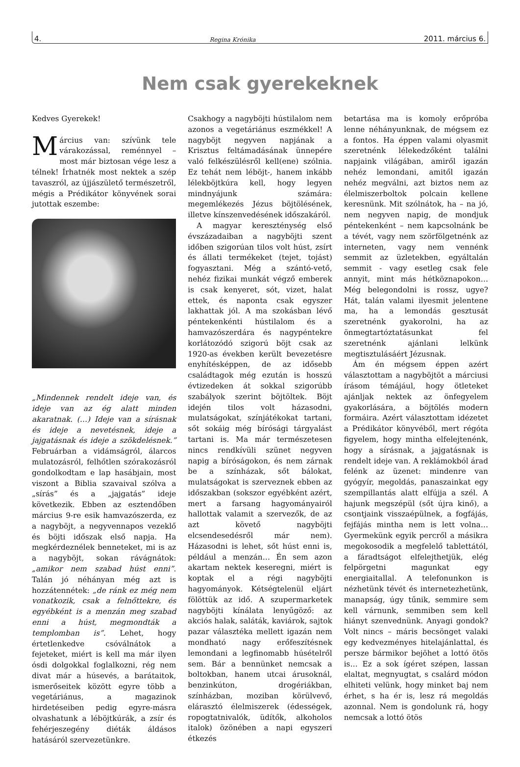4. Regina Krónika 2011. március 6.
Nem csak gyerekeknek
Kedves Gyerekek!
Március van: szívünk tele várakozással, reménnyel – most már biztosan vége lesz a télnek! Írhatnék most nektek a szép tavaszról, az újjászülető természetről, mégis a Prédikátor könyvének sorai jutottak eszembe:
„Mindennek rendelt ideje van, és ideje van az ég alatt minden akaratnak. (…) Ideje van a sírásnak és ideje a nevetésnek, ideje a jajgatásnak és ideje a szökdelésnek.” Februárban a vidámságról, álarcos mulatozásról, felhőtlen szórakozásról gondolkodtam e lap hasábjain, most viszont a Biblia szavaival szólva a „sírás” és a „jajgatás” ideje következik. Ebben az esztendőben március 9-re esik hamvazószerda, ez a nagyböjt, a negyvennapos vezeklő és böjti időszak első napja. Ha megkérdeznélek benneteket, mi is az a nagyböjt, sokan rávágnátok: „amikor nem szabad húst enni”. Talán jó néhányan még azt is hozzátennétek: „de ránk ez még nem vonatkozik, csak a felnőttekre, és egyébként is a menzán meg szabad enni a húst, megmondták a templomban is”. Lehet, hogy értetlenkedve csóválnátok a fejeteket, miért is kell ma már ilyen ósdi dolgokkal foglalkozni, rég nem divat már a húsevés, a barátaitok, ismerőseitek között egyre több a vegetáriánus, a magazinok hirdetéseiben pedig egyre-másra olvashatunk a léböjtkúrák, a zsír és fehérjeszegény diéták áldásos hatásáról szervezetünkre.
Csakhogy a nagyböjti hústilalom nem azonos a vegetáriánus eszmékkel! A nagyböjt negyven napjának a Krisztus feltámadásának ünnepére való felkészülésről kell(ene) szólnia. Ez tehát nem léböjt-, hanem inkább lélekböjtkúra kell, hogy legyen mindnyájunk számára: megemlékezés Jézus böjtölésének, illetve kínszenvedésének időszakáról.
A magyar kereszténység első évszázadaiban a nagyböjti szent időben szigorúan tilos volt húst, zsírt és állati termékeket (tejet, tojást) fogyasztani. Még a szántó-vető, nehéz fizikai munkát végző emberek is csak kenyeret, sót, vizet, halat ettek, és naponta csak egyszer lakhattak jól. A ma szokásban lévő péntekenkénti hústilalom és a hamvazószerdára és nagypéntekre korlátozódó szigorú böjt csak az 1920-as években került bevezetésre enyhítésképpen, de az idősebb családtagok még ezután is hosszú évtizedeken át sokkal szigorúbb szabályok szerint böjtöltek. Böjt idején tilos volt házasodni, mulatságokat, színjátékokat tartani, sőt sokáig még bírósági tárgyalást tartani is. Ma már természetesen nincs rendkívüli szünet negyven napig a bíróságokon, és nem zárnak be a színházak, sőt bálokat, mulatságokat is szerveznek ebben az időszakban (sokszor egyébként azért, mert a farsang hagyományairól hallottak valamit a szervezők, de az azt követő nagyböjti elcsendesedésről már nem). Házasodni is lehet, sőt húst enni is, például a menzán… Én sem azon akartam nektek keseregni, miért is koptak el a régi nagyböjti hagyományok. Kétségtelenül eljárt fölöttük az idő. A szupermarketek nagyböjti kínálata lenyűgöző: az akciós halak, saláták, kaviárok, sajtok pazar választéka mellett igazán nem mondható nagy erőfeszítésnek lemondani a legfinomabb húsételről sem. Bár a bennünket nemcsak a boltokban, hanem utcai árusoknál, benzinkúton, drogériákban, színházban, moziban körülvevő, elárasztó élelmiszerek (édességek, ropogtatnivalók, üdítők, alkoholos italok) özönében a napi egyszeri étkezés
betartása ma is komoly erőpróba lenne néhányunknak, de mégsem ez a fontos. Ha éppen valami olyasmit szeretnénk lélekedzőként találni napjaink világában, amiről igazán nehéz lemondani, amitől igazán nehéz megválni, azt biztos nem az élelmiszerboltok polcain kellene keresnünk. Mit szólnátok, ha – na jó, nem negyven napig, de mondjuk péntekenként – nem kapcsolnánk be a tévét, vagy nem szörfölgetnénk az interneten, vagy nem vennénk semmit az üzletekben, egyáltalán semmit - vagy esetleg csak fele annyit, mint más hétköznapokon… Még belegondolni is rossz, ugye? Hát, talán valami ilyesmit jelentene ma, ha a lemondás gesztusát szeretnénk gyakorolni, ha az önmegtartóztatásunkat fel szeretnénk ajánlani lelkünk megtisztulásáért Jézusnak.
Ám én mégsem éppen azért választottam a nagyböjtöt a márciusi írásom témájául, hogy ötleteket ajánljak nektek az önfegyelem gyakorlására, a böjtölés modern formáira. Azért választottam idézetet a Prédikátor könyvéből, mert régóta figyelem, hogy mintha elfelejtenénk, hogy a sírásnak, a jajgatásnak is rendelt ideje van. A reklámokból árad felénk az üzenet: mindenre van gyógyír, megoldás, panaszainkat egy szempillantás alatt elfújja a szél. A hajunk megszépül (sőt újra kinő), a csontjaink visszaépülnek, a fogfájás, fejfájás mintha nem is lett volna… Gyermekünk egyik percről a másikra megokosodik a megfelelő tablettától, a fáradtságot elfelejthetjük, elég felpörgetni magunkat egy energiaitallal. A telefonunkon is nézhetünk tévét és internetezhetünk, manapság, úgy tűnik, semmire sem kell várnunk, semmiben sem kell hiányt szenvednünk. Anyagi gondok? Volt nincs – máris becsönget valaki egy kedvezményes hitelajánlattal, és persze bármikor bejöhet a lottó ötös is… Ez a sok ígéret szépen, lassan elaltat, megnyugtat, s csalárd módon elhiteti velünk, hogy minket baj nem érhet, s ha ér is, lesz rá megoldás azonnal. Nem is gondolunk rá, hogy nemcsak a lottó ötös